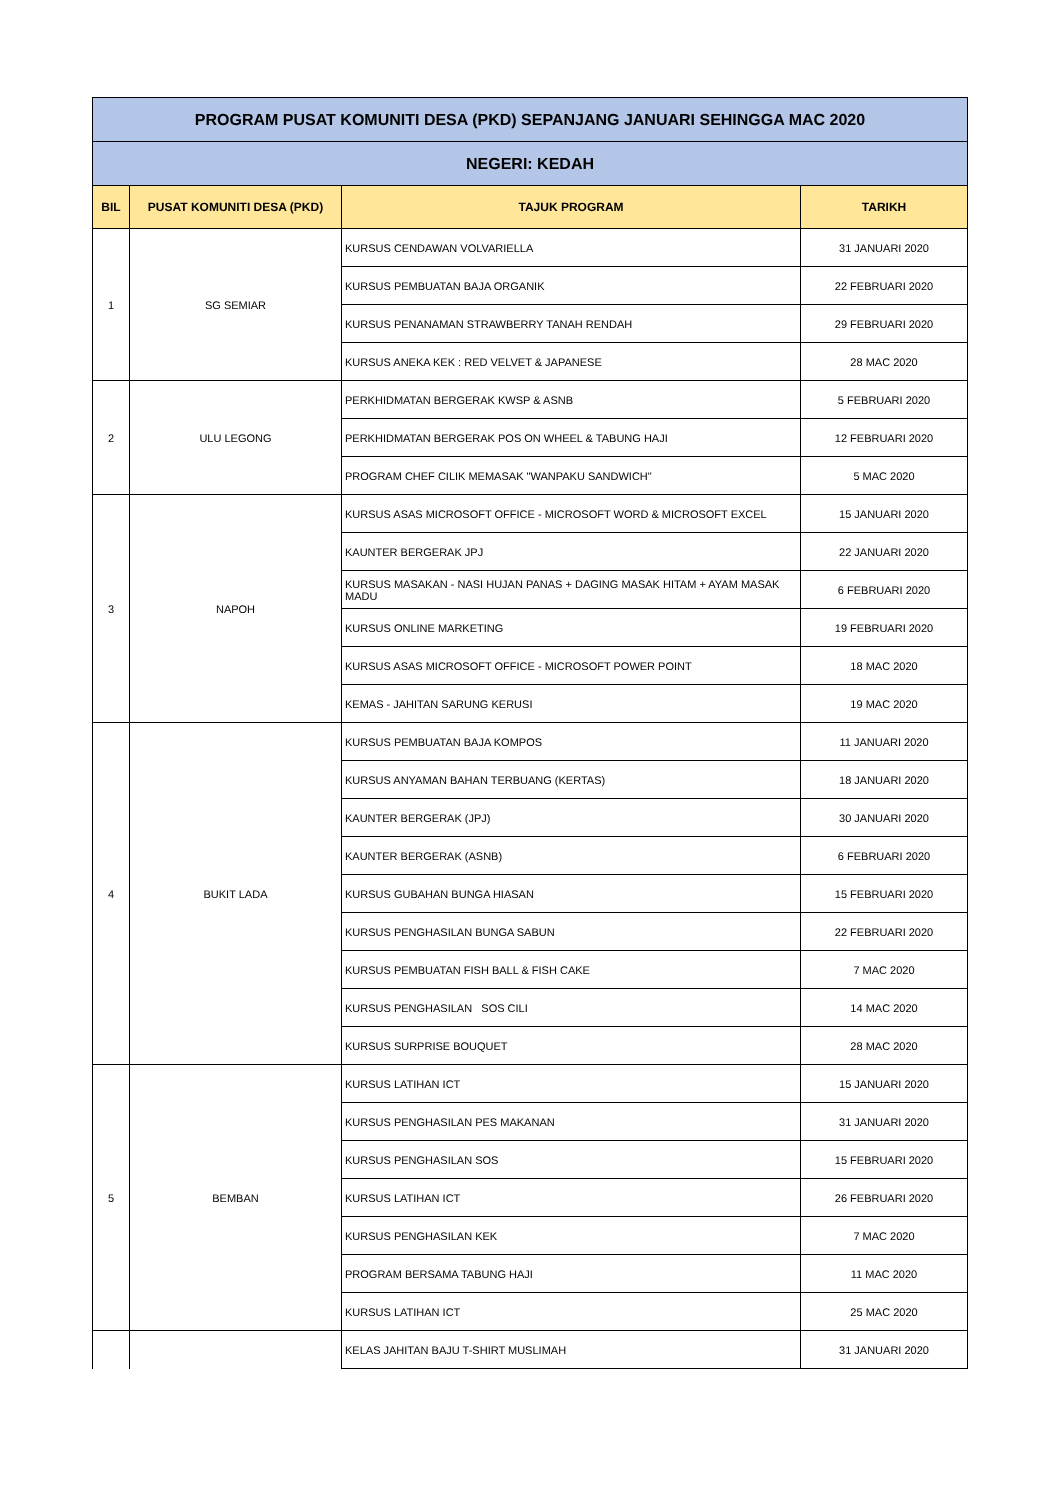| PROGRAM PUSAT KOMUNITI DESA (PKD) SEPANJANG JANUARI SEHINGGA MAC 2020 | | | |
| NEGERI: KEDAH | | | |
| BIL | PUSAT KOMUNITI DESA (PKD) | TAJUK PROGRAM | TARIKH |
| 1 | SG SEMIAR | KURSUS CENDAWAN VOLVARIELLA | 31 JANUARI 2020 |
| | | KURSUS PEMBUATAN BAJA ORGANIK | 22 FEBRUARI 2020 |
| | | KURSUS PENANAMAN STRAWBERRY TANAH RENDAH | 29 FEBRUARI 2020 |
| | | KURSUS ANEKA KEK : RED VELVET & JAPANESE | 28 MAC 2020 |
| 2 | ULU LEGONG | PERKHIDMATAN BERGERAK KWSP & ASNB | 5 FEBRUARI 2020 |
| | | PERKHIDMATAN BERGERAK POS ON WHEEL & TABUNG HAJI | 12 FEBRUARI 2020 |
| | | PROGRAM CHEF CILIK MEMASAK "WANPAKU SANDWICH" | 5 MAC 2020 |
| 3 | NAPOH | KURSUS ASAS MICROSOFT OFFICE - MICROSOFT WORD & MICROSOFT EXCEL | 15 JANUARI 2020 |
| | | KAUNTER BERGERAK JPJ | 22 JANUARI 2020 |
| | | KURSUS MASAKAN - NASI HUJAN PANAS + DAGING MASAK HITAM + AYAM MASAK MADU | 6 FEBRUARI 2020 |
| | | KURSUS ONLINE MARKETING | 19 FEBRUARI 2020 |
| | | KURSUS ASAS MICROSOFT OFFICE - MICROSOFT POWER POINT | 18 MAC 2020 |
| | | KEMAS - JAHITAN SARUNG KERUSI | 19 MAC 2020 |
| 4 | BUKIT LADA | KURSUS PEMBUATAN BAJA KOMPOS | 11 JANUARI 2020 |
| | | KURSUS ANYAMAN BAHAN TERBUANG (KERTAS) | 18 JANUARI 2020 |
| | | KAUNTER BERGERAK (JPJ) | 30 JANUARI 2020 |
| | | KAUNTER BERGERAK (ASNB) | 6 FEBRUARI 2020 |
| | | KURSUS GUBAHAN BUNGA HIASAN | 15 FEBRUARI 2020 |
| | | KURSUS PENGHASILAN BUNGA SABUN | 22 FEBRUARI 2020 |
| | | KURSUS PEMBUATAN FISH BALL & FISH CAKE | 7 MAC 2020 |
| | | KURSUS PENGHASILAN SOS CILI | 14 MAC 2020 |
| | | KURSUS SURPRISE BOUQUET | 28 MAC 2020 |
| 5 | BEMBAN | KURSUS LATIHAN ICT | 15 JANUARI 2020 |
| | | KURSUS PENGHASILAN PES MAKANAN | 31 JANUARI 2020 |
| | | KURSUS PENGHASILAN SOS | 15 FEBRUARI 2020 |
| | | KURSUS LATIHAN ICT | 26 FEBRUARI 2020 |
| | | KURSUS PENGHASILAN KEK | 7 MAC 2020 |
| | | PROGRAM BERSAMA TABUNG HAJI | 11 MAC 2020 |
| | | KURSUS LATIHAN ICT | 25 MAC 2020 |
| | | KELAS JAHITAN BAJU T-SHIRT MUSLIMAH | 31 JANUARI 2020 |